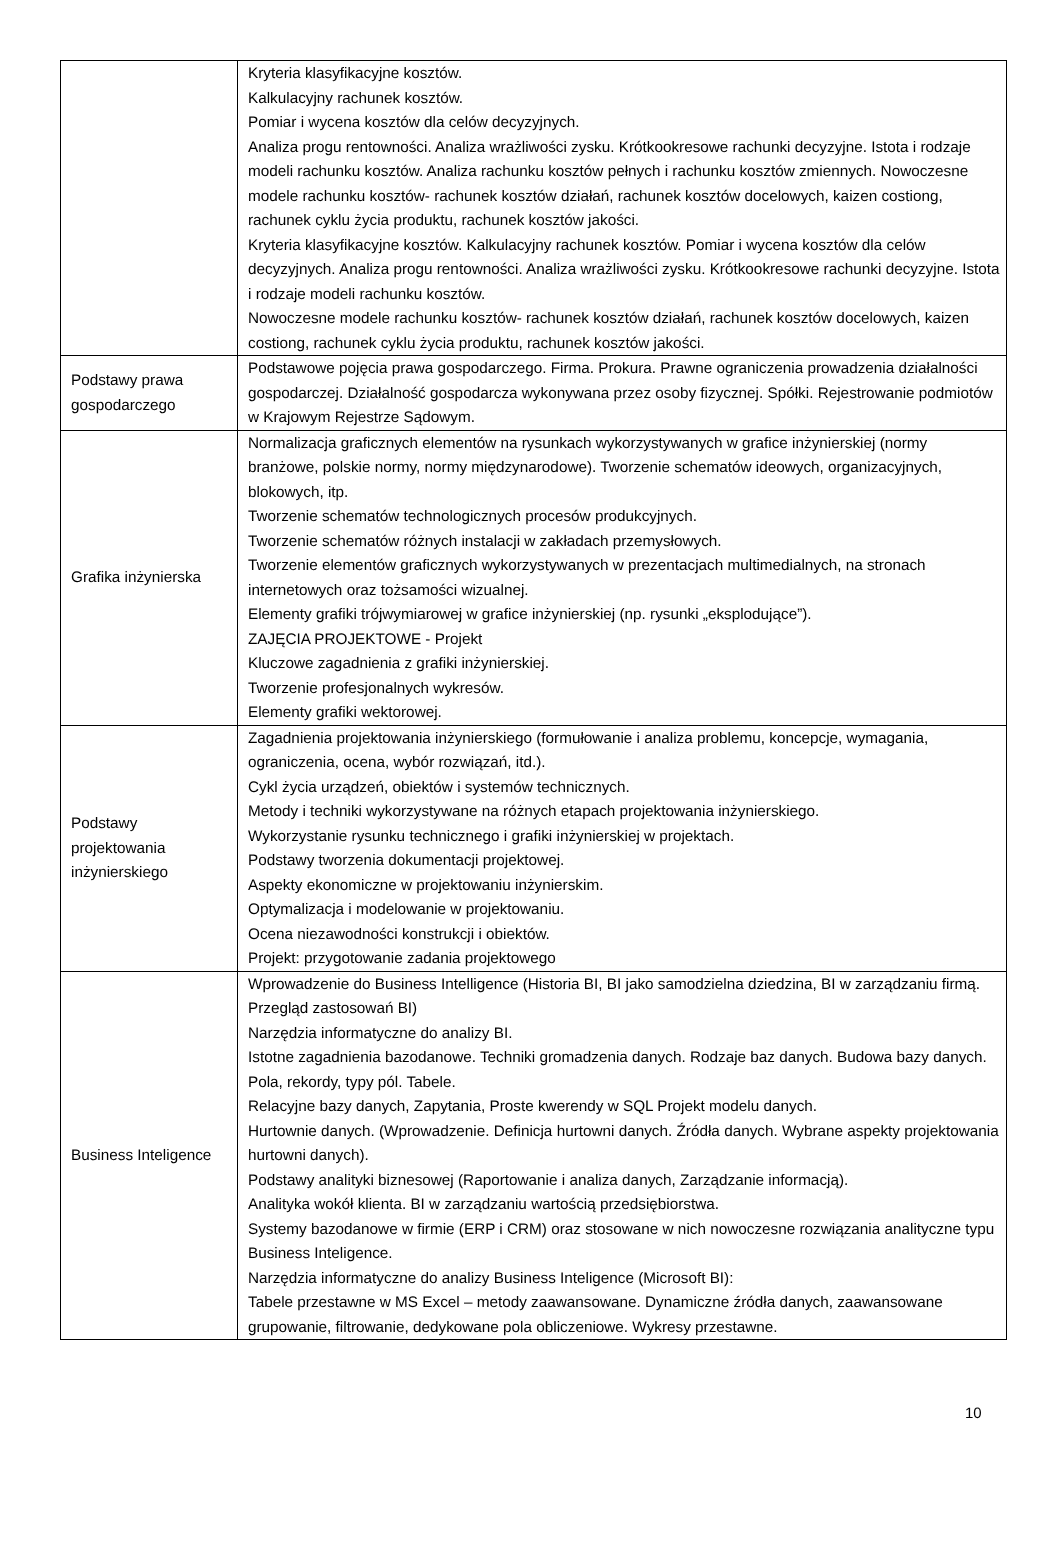| | Kryteria klasyfikacyjne kosztów. Kalkulacyjny rachunek kosztów. Pomiar i wycena kosztów dla celów decyzyjnych. Analiza progu rentowności. Analiza wrażliwości zysku. Krótkookresowe rachunki decyzyjne. Istota i rodzaje modeli rachunku kosztów. Analiza rachunku kosztów pełnych i rachunku kosztów zmiennych. Nowoczesne modele rachunku kosztów- rachunek kosztów działań, rachunek kosztów docelowych, kaizen costiong, rachunek cyklu życia produktu, rachunek kosztów jakości. Kryteria klasyfikacyjne kosztów. Kalkulacyjny rachunek kosztów. Pomiar i wycena kosztów dla celów decyzyjnych. Analiza progu rentowności. Analiza wrażliwości zysku. Krótkookresowe rachunki decyzyjne. Istota i rodzaje modeli rachunku kosztów. Nowoczesne modele rachunku kosztów- rachunek kosztów działań, rachunek kosztów docelowych, kaizen costiong, rachunek cyklu życia produktu, rachunek kosztów jakości. |
| Podstawy prawa gospodarczego | Podstawowe pojęcia prawa gospodarczego. Firma. Prokura. Prawne ograniczenia prowadzenia działalności gospodarczej. Działalność gospodarcza wykonywana przez osoby fizycznej. Spółki. Rejestrowanie podmiotów w Krajowym Rejestrze Sądowym. |
| Grafika inżynierska | Normalizacja graficznych elementów na rysunkach wykorzystywanych w grafice inżynierskiej (normy branżowe, polskie normy, normy międzynarodowe). Tworzenie schematów ideowych, organizacyjnych, blokowych, itp. Tworzenie schematów technologicznych procesów produkcyjnych. Tworzenie schematów różnych instalacji w zakładach przemysłowych. Tworzenie elementów graficznych wykorzystywanych w prezentacjach multimedialnych, na stronach internetowych oraz tożsamości wizualnej. Elementy grafiki trójwymiarowej w grafice inżynierskiej (np. rysunki „eksplodujące”). ZAJĘCIA PROJEKTOWE - Projekt Kluczowe zagadnienia z grafiki inżynierskiej. Tworzenie profesjonalnych wykresów. Elementy grafiki wektorowej. |
| Podstawy projektowania inżynierskiego | Zagadnienia projektowania inżynierskiego (formułowanie i analiza problemu, koncepcje, wymagania, ograniczenia, ocena, wybór rozwiązań, itd.). Cykl życia urządzeń, obiektów i systemów technicznych. Metody i techniki wykorzystywane na różnych etapach projektowania inżynierskiego. Wykorzystanie rysunku technicznego i grafiki inżynierskiej w projektach. Podstawy tworzenia dokumentacji projektowej. Aspekty ekonomiczne w projektowaniu inżynierskim. Optymalizacja i modelowanie w projektowaniu. Ocena niezawodności konstrukcji i obiektów. Projekt: przygotowanie zadania projektowego |
| Business Inteligence | Wprowadzenie do Business Intelligence (Historia BI, BI jako samodzielna dziedzina, BI w zarządzaniu firmą. Przegląd zastosowań BI) Narzędzia informatyczne do analizy BI. Istotne zagadnienia bazodanowe. Techniki gromadzenia danych. Rodzaje baz danych. Budowa bazy danych. Pola, rekordy, typy pól. Tabele. Relacyjne bazy danych, Zapytania, Proste kwerendy w SQL Projekt modelu danych. Hurtownie danych. (Wprowadzenie. Definicja hurtowni danych. Źródła danych. Wybrane aspekty projektowania hurtowni danych). Podstawy analityki biznesowej (Raportowanie i analiza danych, Zarządzanie informacją). Analityka wokół klienta. BI w zarządzaniu wartością przedsiębiorstwa. Systemy bazodanowe w firmie (ERP i CRM) oraz stosowane w nich nowoczesne rozwiązania analityczne typu Business Inteligence. Narzędzia informatyczne do analizy Business Inteligence (Microsoft BI): Tabele przestawne w MS Excel – metody zaawansowane. Dynamiczne źródła danych, zaawansowane grupowanie, filtrowanie, dedykowane pola obliczeniowe. Wykresy przestawne. |
10